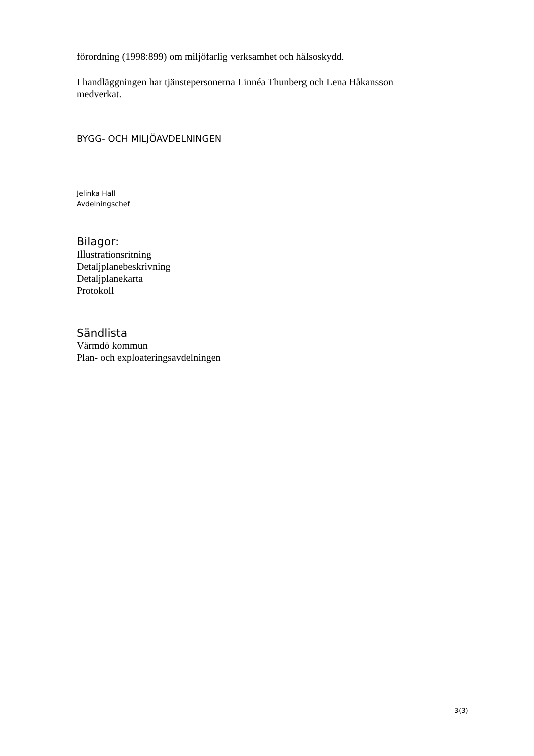förordning (1998:899) om miljöfarlig verksamhet och hälsoskydd.
I handläggningen har tjänstepersonerna Linnéa Thunberg och Lena Håkansson medverkat.
BYGG- OCH MILJÖAVDELNINGEN
Jelinka Hall
Avdelningschef
Bilagor:
Illustrationsritning
Detaljplanebeskrivning
Detaljplanekarta
Protokoll
Sändlista
Värmdö kommun
Plan- och exploateringsavdelningen
3(3)